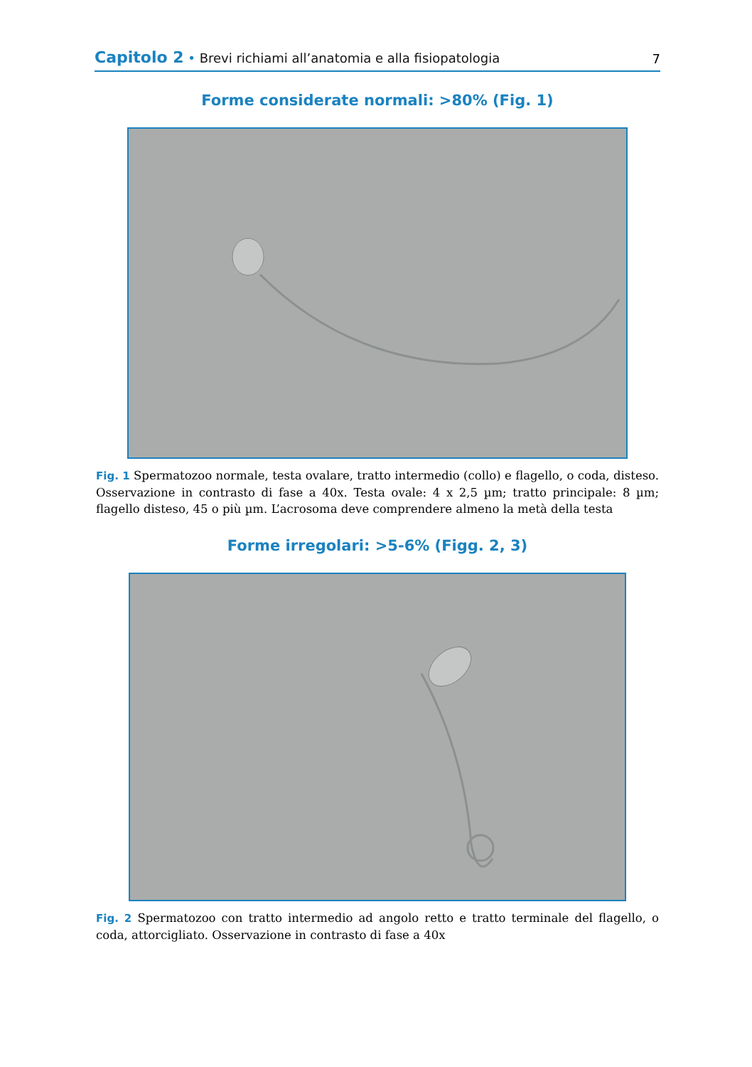Capitolo 2 • Brevi richiami all’anatomia e alla fisiopatologia
7
Forme considerate normali: >80% (Fig. 1)
Fig. 1 Spermatozoo normale, testa ovalare, tratto intermedio (collo) e flagello, o coda, disteso. Osservazione in contrasto di fase a 40x. Testa ovale: 4 x 2,5 µm; tratto principale: 8 µm; flagello disteso, 45 o più µm. L’acrosoma deve comprendere almeno la metà della testa
Forme irregolari: >5-6% (Figg. 2, 3)
Fig. 2 Spermatozoo con tratto intermedio ad angolo retto e tratto terminale del flagello, o coda, attorcigliato. Osservazione in contrasto di fase a 40x